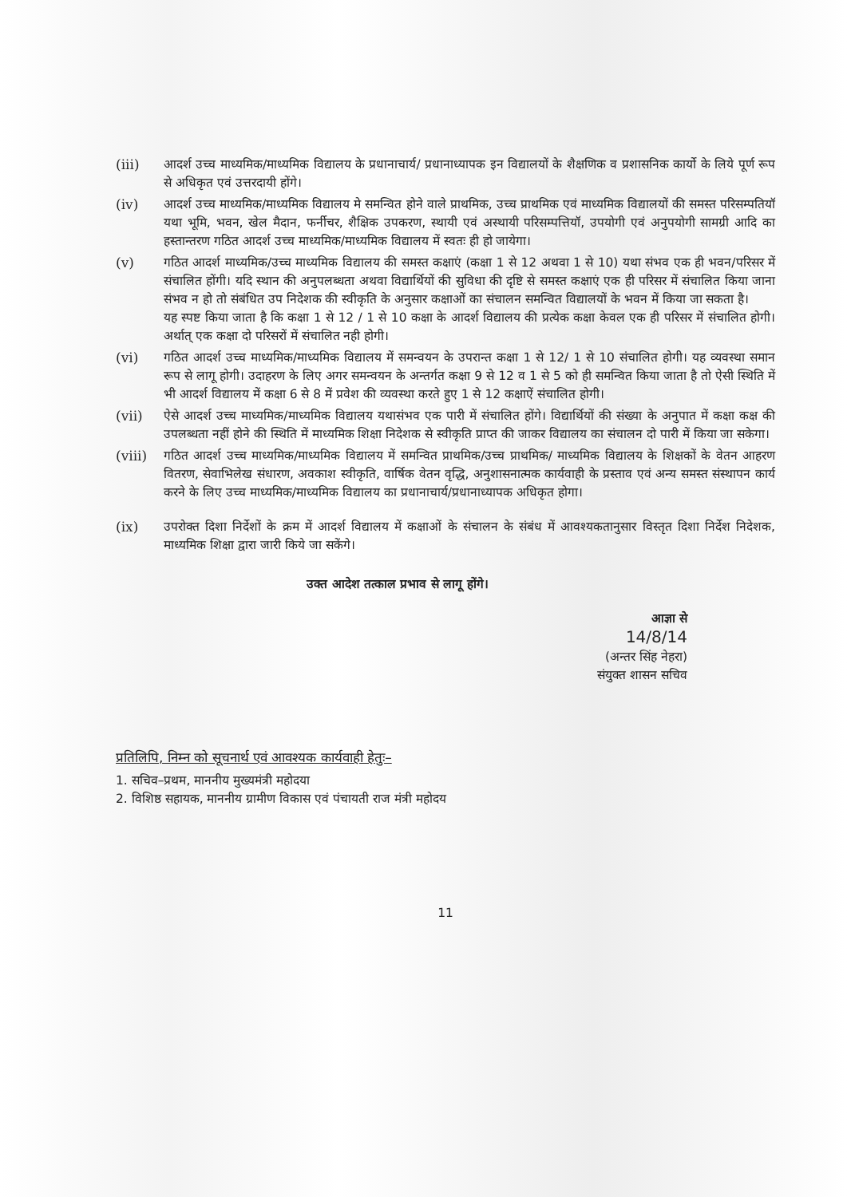(iii) आदर्श उच्च माध्यमिक/माध्यमिक विद्यालय के प्रधानाचार्य/ प्रधानाध्यापक इन विद्यालयों के शैक्षणिक व प्रशासनिक कार्यो के लिये पूर्ण रूप से अधिकृत एवं उत्तरदायी होंगे।
(iv) आदर्श उच्च माध्यमिक/माध्यमिक विद्यालय मे समन्वित होने वाले प्राथमिक, उच्च प्राथमिक एवं माध्यमिक विद्यालयों की समस्त परिसम्पतियॉ यथा भूमि, भवन, खेल मैदान, फर्नीचर, शैक्षिक उपकरण, स्थायी एवं अस्थायी परिसम्पत्तियॉ, उपयोगी एवं अनुपयोगी सामग्री आदि का हस्तान्तरण गठित आदर्श उच्च माध्यमिक/माध्यमिक विद्यालय में स्वतः ही हो जायेगा।
(v) गठित आदर्श माध्यमिक/उच्च माध्यमिक विद्यालय की समस्त कक्षाएं (कक्षा 1 से 12 अथवा 1 से 10) यथा संभव एक ही भवन/परिसर में संचालित होंगी। यदि स्थान की अनुपलब्धता अथवा विद्यार्थियों की सुविधा की दृष्टि से समस्त कक्षाएं एक ही परिसर में संचालित किया जाना संभव न हो तो संबंधित उप निदेशक की स्वीकृति के अनुसार कक्षाओं का संचालन समन्वित विद्यालयों के भवन में किया जा सकता है।
यह स्पष्ट किया जाता है कि कक्षा 1 से 12 / 1 से 10 कक्षा के आदर्श विद्यालय की प्रत्येक कक्षा केवल एक ही परिसर में संचालित होगी। अर्थात् एक कक्षा दो परिसरों में संचालित नही होगी।
(vi) गठित आदर्श उच्च माध्यमिक/माध्यमिक विद्यालय में समन्वयन के उपरान्त कक्षा 1 से 12/ 1 से 10 संचालित होगी। यह व्यवस्था समान रूप से लागू होगी। उदाहरण के लिए अगर समन्वयन के अन्तर्गत कक्षा 9 से 12 व 1 से 5 को ही समन्वित किया जाता है तो ऐसी स्थिति में भी आदर्श विद्यालय में कक्षा 6 से 8 में प्रवेश की व्यवस्था करते हुए 1 से 12 कक्षाऐं संचालित होगी।
(vii) ऐसे आदर्श उच्च माध्यमिक/माध्यमिक विद्यालय यथासंभव एक पारी में संचालित होंगे। विद्यार्थियों की संख्या के अनुपात में कक्षा कक्ष की उपलब्धता नहीं होने की स्थिति में माध्यमिक शिक्षा निदेशक से स्वीकृति प्राप्त की जाकर विद्यालय का संचालन दो पारी में किया जा सकेगा।
(viii)
गठित आदर्श उच्च माध्यमिक/माध्यमिक विद्यालय में समन्वित प्राथमिक/उच्च प्राथमिक/ माध्यमिक विद्यालय के शिक्षकों के वेतन आहरण वितरण, सेवाभिलेख संधारण, अवकाश स्वीकृति, वार्षिक वेतन वृद्धि, अनुशासनात्मक कार्यवाही के प्रस्ताव एवं अन्य समस्त संस्थापन कार्य करने के लिए उच्च माध्यमिक/माध्यमिक विद्यालय का प्रधानाचार्य/प्रधानाध्यापक अधिकृत होगा।
(ix) उपरोक्त दिशा निर्देशों के क्रम में आदर्श विद्यालय में कक्षाओं के संचालन के संबंध में आवश्यकतानुसार विस्तृत दिशा निर्देश निदेशक, माध्यमिक शिक्षा द्वारा जारी किये जा सकेंगे।
उक्त आदेश तत्काल प्रभाव से लागू होंगे।
आज्ञा से
14/8/14
(अन्तर सिंह नेहरा)
संयुक्त शासन सचिव
प्रतिलिपि, निम्न को सूचनार्थ एवं आवश्यक कार्यवाही हेतुः–
1. सचिव–प्रथम, माननीय मुख्यमंत्री महोदया
2. विशिष्ठ सहायक, माननीय ग्रामीण विकास एवं पंचायती राज मंत्री महोदय
11